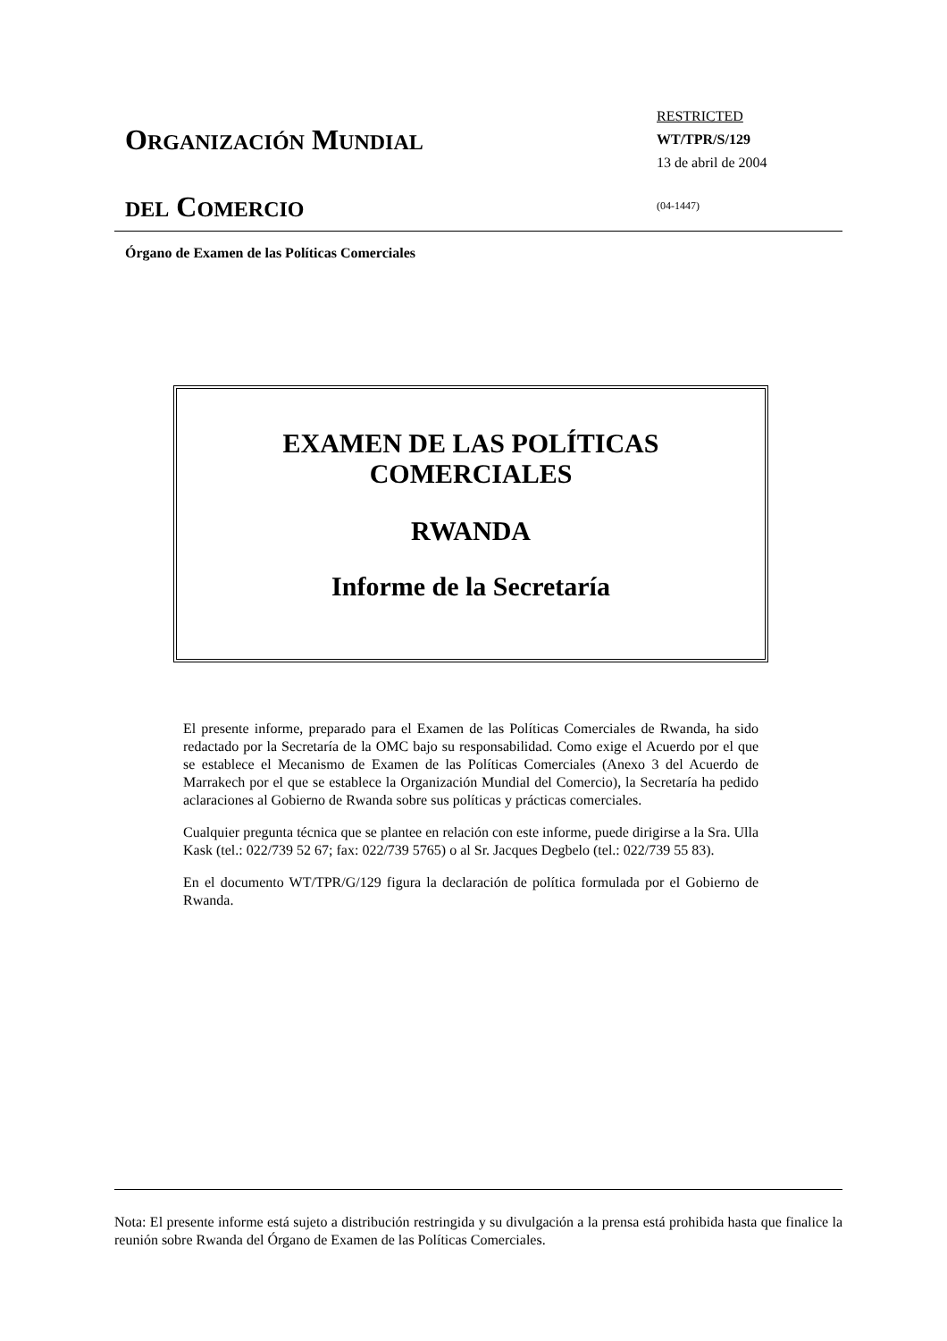ORGANIZACIÓN MUNDIAL
DEL COMERCIO
RESTRICTED
WT/TPR/S/129
13 de abril de 2004
(04-1447)
Órgano de Examen de las Políticas Comerciales
EXAMEN DE LAS POLÍTICAS
COMERCIALES
RWANDA
Informe de la Secretaría
El presente informe, preparado para el Examen de las Políticas Comerciales de Rwanda, ha sido redactado por la Secretaría de la OMC bajo su responsabilidad. Como exige el Acuerdo por el que se establece el Mecanismo de Examen de las Políticas Comerciales (Anexo 3 del Acuerdo de Marrakech por el que se establece la Organización Mundial del Comercio), la Secretaría ha pedido aclaraciones al Gobierno de Rwanda sobre sus políticas y prácticas comerciales.
Cualquier pregunta técnica que se plantee en relación con este informe, puede dirigirse a la Sra. Ulla Kask (tel.: 022/739 52 67; fax: 022/739 5765) o al Sr. Jacques Degbelo (tel.: 022/739 55 83).
En el documento WT/TPR/G/129 figura la declaración de política formulada por el Gobierno de Rwanda.
Nota: El presente informe está sujeto a distribución restringida y su divulgación a la prensa está prohibida hasta que finalice la reunión sobre Rwanda del Órgano de Examen de las Políticas Comerciales.